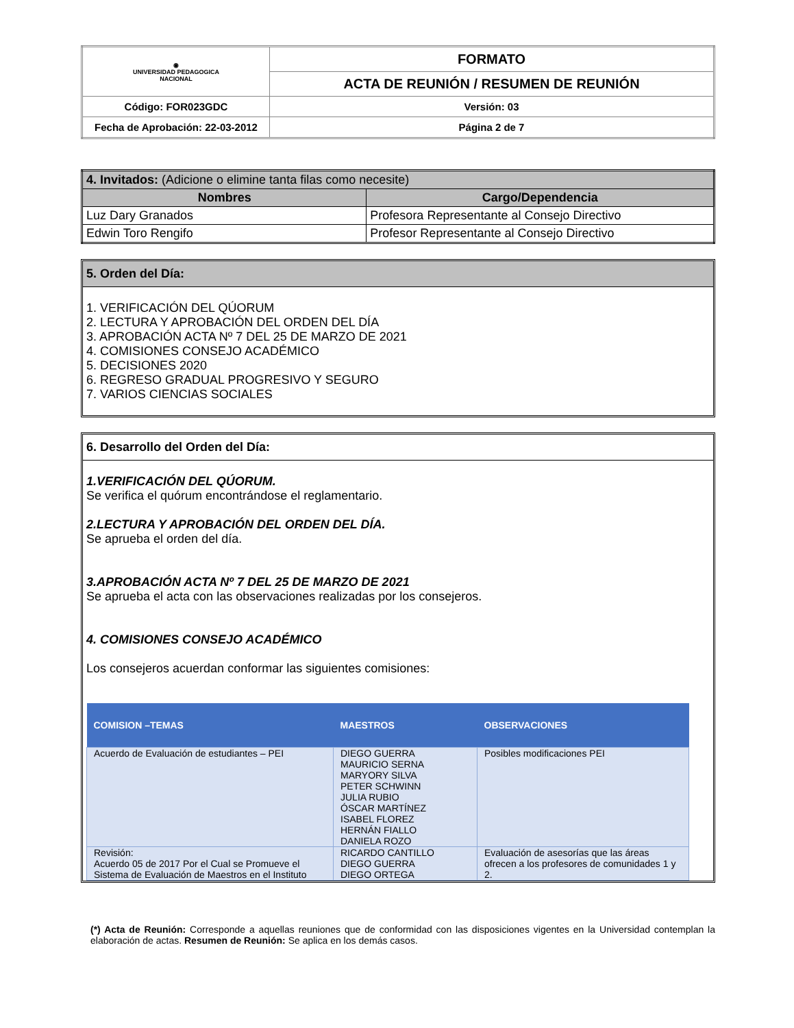| ◉ UNIVERSIDAD PEDAGOGICA NACIONAL | FORMATO | |
| | ACTA DE REUNIÓN / RESUMEN DE REUNIÓN | |
| Código: FOR023GDC | | Versión: 03 |
| Fecha de Aprobación: 22-03-2012 | | Página 2 de 7 |
| 4. Invitados: (Adicione o elimine tanta filas como necesite) | |
| Nombres | Cargo/Dependencia |
| Luz Dary Granados | Profesora Representante al Consejo Directivo |
| Edwin Toro Rengifo | Profesor Representante al Consejo Directivo |
5. Orden del Día:
1. VERIFICACIÓN DEL QÚORUM
2. LECTURA Y APROBACIÓN DEL ORDEN DEL DÍA
3. APROBACIÓN ACTA Nº 7 DEL 25 DE MARZO DE 2021
4. COMISIONES CONSEJO ACADÉMICO
5. DECISIONES 2020
6. REGRESO GRADUAL PROGRESIVO Y SEGURO
7. VARIOS CIENCIAS SOCIALES
6. Desarrollo del Orden del Día:
1.VERIFICACIÓN DEL QÚORUM.
Se verifica el quórum encontrándose el reglamentario.
2.LECTURA Y APROBACIÓN DEL ORDEN DEL DÍA.
Se aprueba el orden del día.
3.APROBACIÓN ACTA Nº 7 DEL 25 DE MARZO DE 2021
Se aprueba el acta con las observaciones realizadas por los consejeros.
4. COMISIONES CONSEJO ACADÉMICO
Los consejeros acuerdan conformar las siguientes comisiones:
| COMISION –TEMAS | MAESTROS | OBSERVACIONES |
| --- | --- | --- |
| Acuerdo de Evaluación de estudiantes – PEI | DIEGO GUERRA MAURICIO SERNA MARYORY SILVA PETER SCHWINN JULIA RUBIO ÓSCAR MARTÍNEZ ISABEL FLOREZ HERNÁN FIALLO DANIELA ROZO | Posibles modificaciones PEI |
| Revisión: Acuerdo 05 de 2017 Por el Cual se Promueve el Sistema de Evaluación de Maestros en el Instituto | RICARDO CANTILLO DIEGO GUERRA DIEGO ORTEGA | Evaluación de asesorías que las áreas ofrecen a los profesores de comunidades 1 y 2. |
(*) Acta de Reunión: Corresponde a aquellas reuniones que de conformidad con las disposiciones vigentes en la Universidad contemplan la elaboración de actas. Resumen de Reunión: Se aplica en los demás casos.